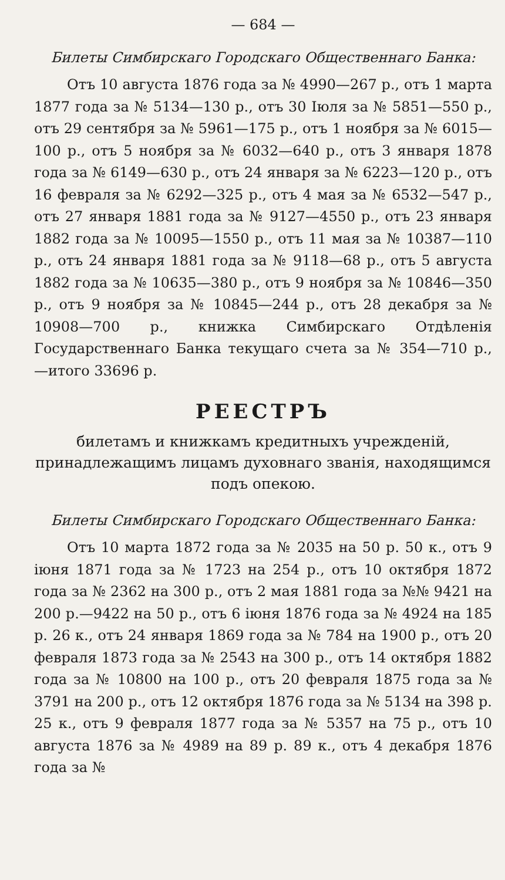— 684 —
Билеты Симбирскаго Городскаго Общественнаго Банка:
Отъ 10 августа 1876 года за № 4990—267 р., отъ 1 марта 1877 года за № 5134—130 р., отъ 30 Іюля за № 5851—550 р., отъ 29 сентября за № 5961—175 р., отъ 1 ноября за № 6015—100 р., отъ 5 ноября за № 6032—640 р., отъ 3 января 1878 года за № 6149—630 р., отъ 24 января за № 6223—120 р., отъ 16 февраля за № 6292—325 р., отъ 4 мая за № 6532—547 р., отъ 27 января 1881 года за № 9127—4550 р., отъ 23 января 1882 года за № 10095—1550 р., отъ 11 мая за № 10387—110 р., отъ 24 января 1881 года за № 9118—68 р., отъ 5 августа 1882 года за № 10635—380 р., отъ 9 ноября за № 10846—350 р., отъ 9 ноября за № 10845—244 р., отъ 28 декабря за № 10908—700 р., книжка Симбирскаго Отдѣленія Государственнаго Банка текущаго счета за № 354—710 р., —итого 33696 р.
РЕЕСТРЪ
билетамъ и книжкамъ кредитныхъ учрежденій, принадлежащимъ лицамъ духовнаго званія, находящимся подъ опекою.
Билеты Симбирскаго Городскаго Общественнаго Банка:
Отъ 10 марта 1872 года за № 2035 на 50 р. 50 к., отъ 9 іюня 1871 года за № 1723 на 254 р., отъ 10 октября 1872 года за № 2362 на 300 р., отъ 2 мая 1881 года за №№ 9421 на 200 р.—9422 на 50 р., отъ 6 іюня 1876 года за № 4924 на 185 р. 26 к., отъ 24 января 1869 года за № 784 на 1900 р., отъ 20 февраля 1873 года за № 2543 на 300 р., отъ 14 октября 1882 года за № 10800 на 100 р., отъ 20 февраля 1875 года за № 3791 на 200 р., отъ 12 октября 1876 года за № 5134 на 398 р. 25 к., отъ 9 февраля 1877 года за № 5357 на 75 р., отъ 10 августа 1876 за № 4989 на 89 р. 89 к., отъ 4 декабря 1876 года за №